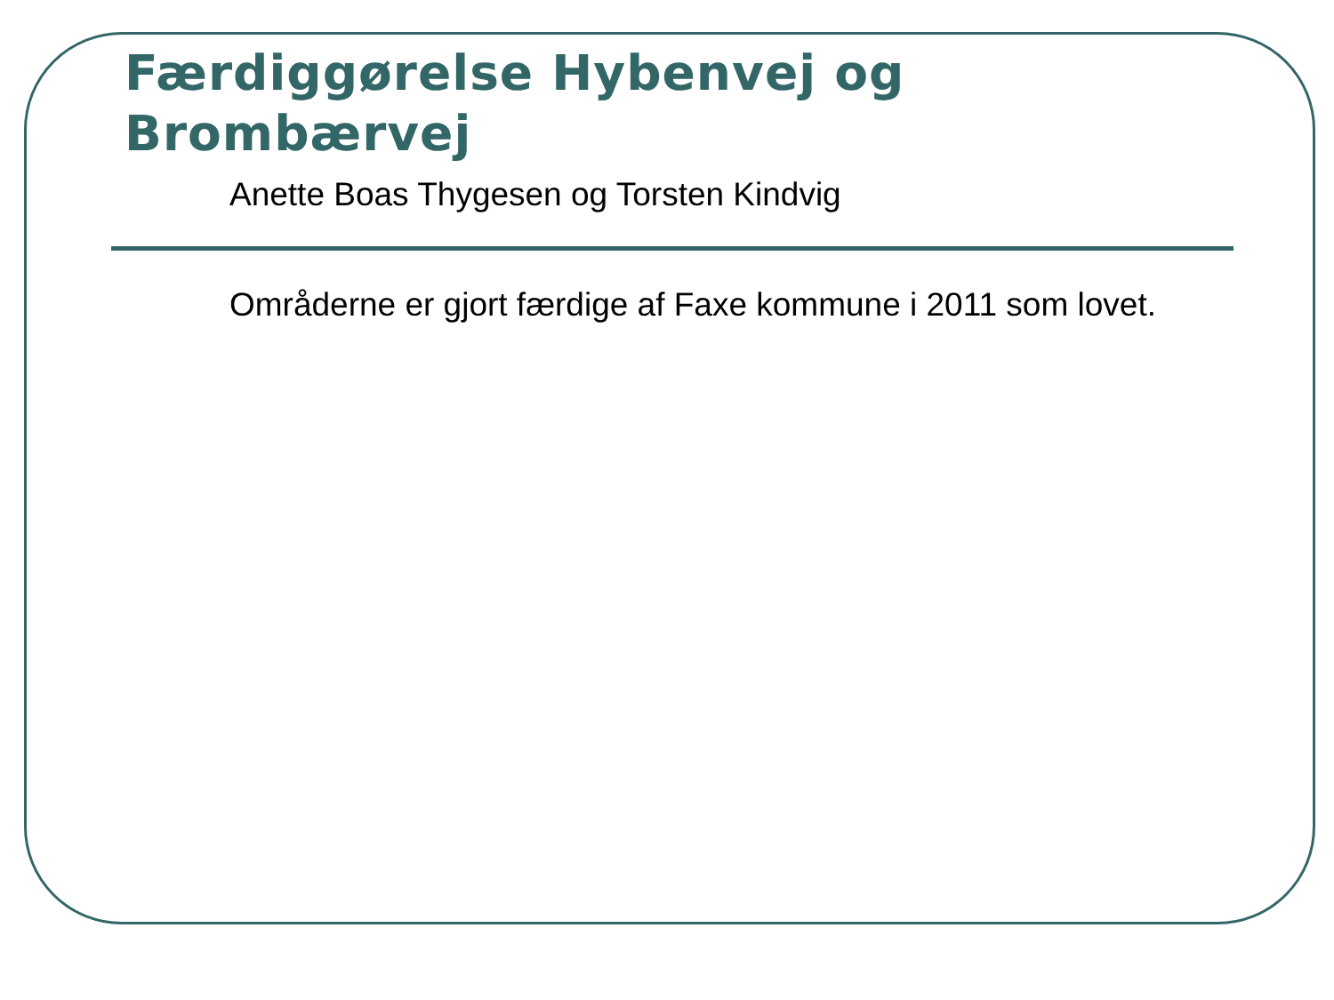Færdiggørelse Hybenvej og
Brombærvej
Anette Boas Thygesen og Torsten Kindvig
Områderne er gjort færdige af Faxe kommune i 2011 som lovet.